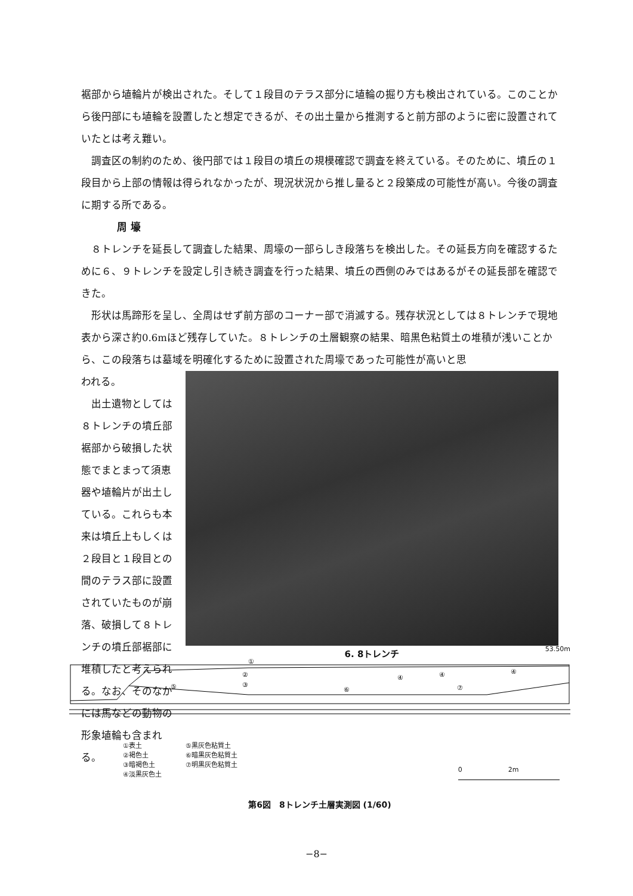裾部から埴輪片が検出された。そして１段目のテラス部分に埴輪の掘り方も検出されている。このことから後円部にも埴輪を設置したと想定できるが、その出土量から推測すると前方部のように密に設置されていたとは考え難い。
調査区の制約のため、後円部では１段目の墳丘の規模確認で調査を終えている。そのために、墳丘の１段目から上部の情報は得られなかったが、現況状況から推し量ると２段築成の可能性が高い。今後の調査に期する所である。
周 壕
８トレンチを延長して調査した結果、周壕の一部らしき段落ちを検出した。その延長方向を確認するために６、９トレンチを設定し引き続き調査を行った結果、墳丘の西側のみではあるがその延長部を確認できた。
形状は馬蹄形を呈し、全周はせず前方部のコーナー部で消滅する。残存状況としては８トレンチで現地表から深さ約0.6mほど残存していた。８トレンチの土層観察の結果、暗黒色粘質土の堆積が浅いことから、この段落ちは墓域を明確化するために設置された周壕であった可能性が高いと思
われる。
出土遺物としては８トレンチの墳丘部裾部から破損した状態でまとまって須恵器や埴輪片が出土している。これらも本来は墳丘上もしくは２段目と１段目との間のテラス部に設置されていたものが崩落、破損して８トレンチの墳丘部裾部に堆積したと考えられる。なお、そのなかには馬などの動物の形象埴輪も含まれる。
6. 8トレンチ
53.50m
①
②
③
④
④
④
⑤
⑥
⑦
①表土
②褐色土
③暗褐色土
④淡黒灰色土
⑤黒灰色粘質土
⑥暗黒灰色粘質土
⑦明黒灰色粘質土
0 2m
第6図　8トレンチ土層実測図 (1/60)
−8−